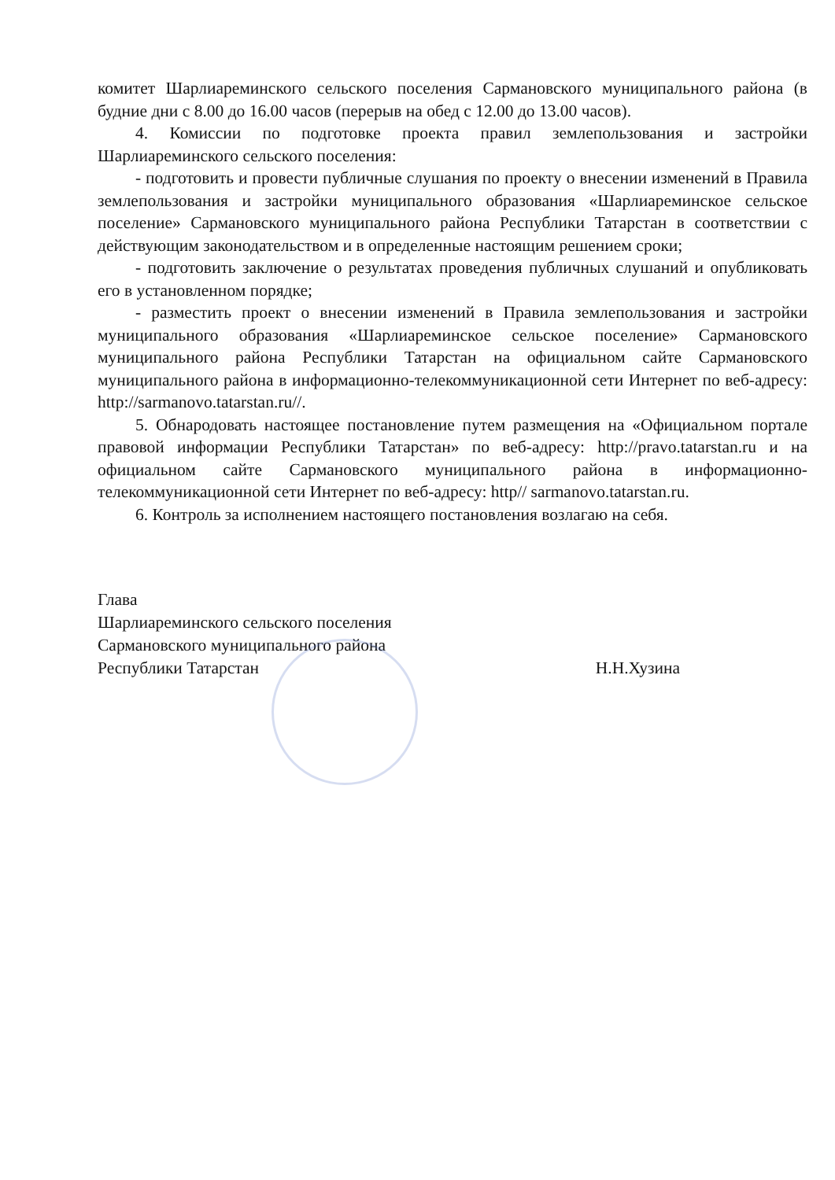комитет Шарлиареминского сельского поселения Сармановского муниципального района (в будние дни с 8.00 до 16.00 часов (перерыв на обед с 12.00 до 13.00 часов).
4. Комиссии по подготовке проекта правил землепользования и застройки Шарлиареминского сельского поселения:
- подготовить и провести публичные слушания по проекту о внесении изменений в Правила землепользования и застройки муниципального образования «Шарлиареминское сельское поселение» Сармановского муниципального района Республики Татарстан в соответствии с действующим законодательством и в определенные настоящим решением сроки;
- подготовить заключение о результатах проведения публичных слушаний и опубликовать его в установленном порядке;
- разместить проект о внесении изменений в Правила землепользования и застройки муниципального образования «Шарлиареминское сельское поселение» Сармановского муниципального района Республики Татарстан на официальном сайте Сармановского муниципального района в информационно-телекоммуникационной сети Интернет по веб-адресу: http://sarmanovo.tatarstan.ru//.
5. Обнародовать настоящее постановление путем размещения на «Официальном портале правовой информации Республики Татарстан» по веб-адресу: http://pravo.tatarstan.ru и на официальном сайте Сармановского муниципального района в информационно-телекоммуникационной сети Интернет по веб-адресу: http// sarmanovo.tatarstan.ru.
6. Контроль за исполнением настоящего постановления возлагаю на себя.
Глава
Шарлиареминского сельского поселения
Сармановского муниципального района
Республики Татарстан Н.Н.Хузина